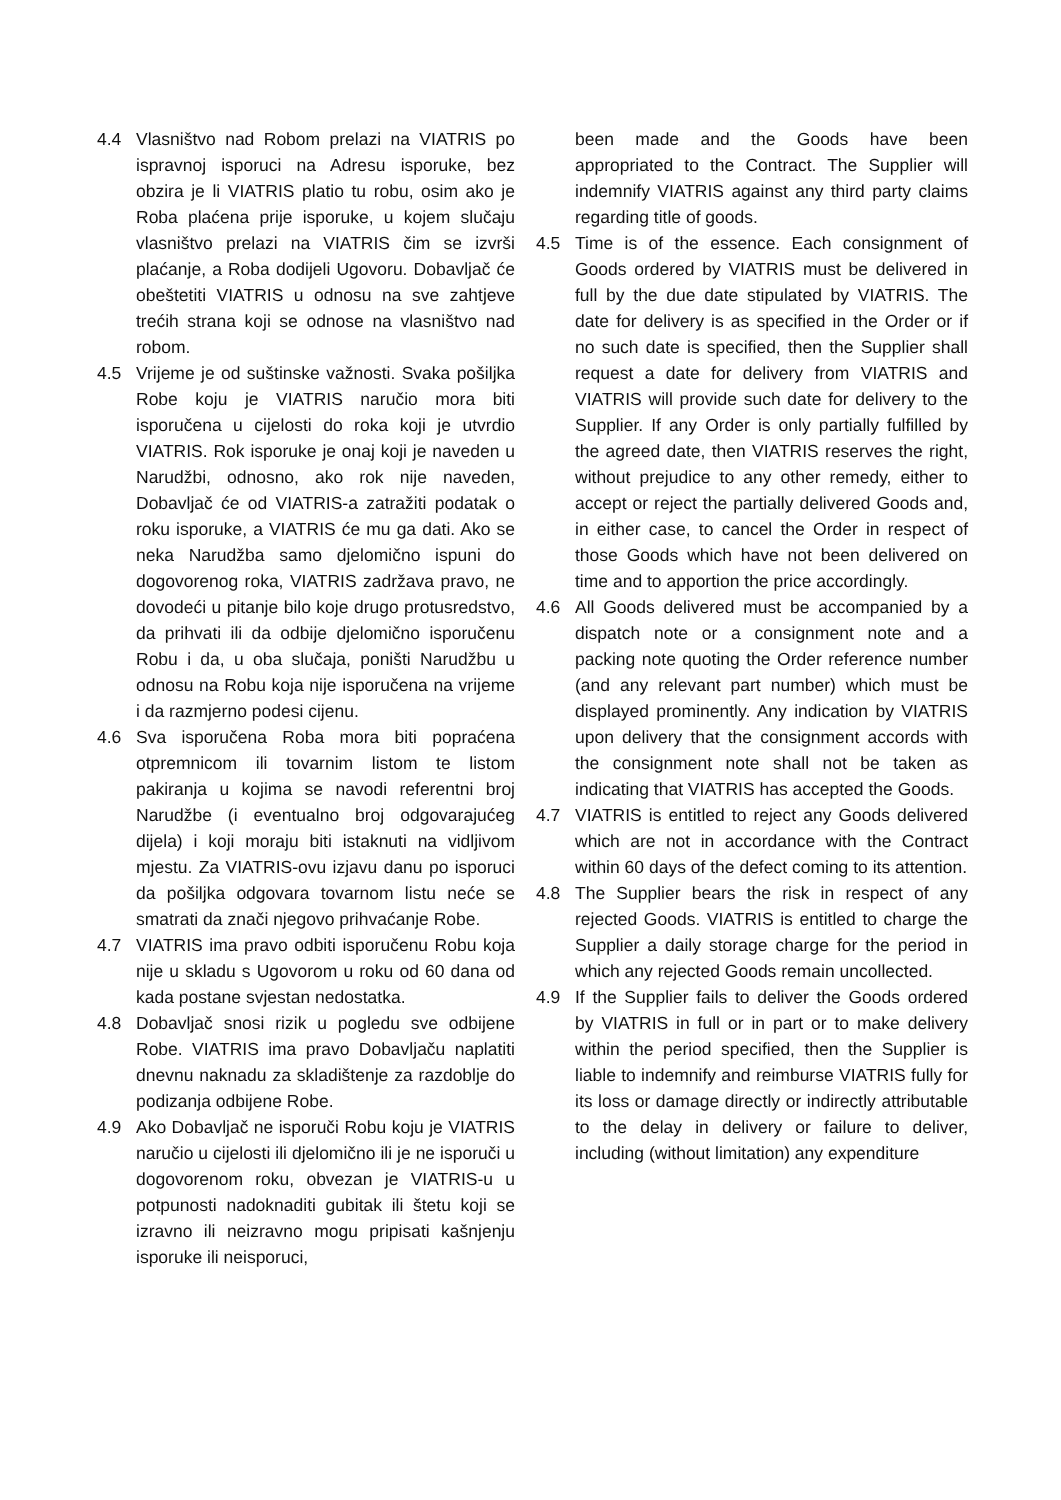4.4 Vlasništvo nad Robom prelazi na VIATRIS po ispravnoj isporuci na Adresu isporuke, bez obzira je li VIATRIS platio tu robu, osim ako je Roba plaćena prije isporuke, u kojem slučaju vlasništvo prelazi na VIATRIS čim se izvrši plaćanje, a Roba dodijeli Ugovoru. Dobavljač će obeštetiti VIATRIS u odnosu na sve zahtjeve trećih strana koji se odnose na vlasništvo nad robom.
4.5 Vrijeme je od suštinske važnosti. Svaka pošiljka Robe koju je VIATRIS naručio mora biti isporučena u cijelosti do roka koji je utvrdio VIATRIS. Rok isporuke je onaj koji je naveden u Narudžbi, odnosno, ako rok nije naveden, Dobavljač će od VIATRIS-a zatražiti podatak o roku isporuke, a VIATRIS će mu ga dati. Ako se neka Narudžba samo djelomično ispuni do dogovorenog roka, VIATRIS zadržava pravo, ne dovodeći u pitanje bilo koje drugo protusredstvo, da prihvati ili da odbije djelomično isporučenu Robu i da, u oba slučaja, poništi Narudžbu u odnosu na Robu koja nije isporučena na vrijeme i da razmjerno podesi cijenu.
4.6 Sva isporučena Roba mora biti popraćena otpremnicom ili tovarnim listom te listom pakiranja u kojima se navodi referentni broj Narudžbe (i eventualno broj odgovarajućeg dijela) i koji moraju biti istaknuti na vidljivom mjestu. Za VIATRIS-ovu izjavu danu po isporuci da pošiljka odgovara tovarnom listu neće se smatrati da znači njegovo prihvaćanje Robe.
4.7 VIATRIS ima pravo odbiti isporučenu Robu koja nije u skladu s Ugovorom u roku od 60 dana od kada postane svjestan nedostatka.
4.8 Dobavljač snosi rizik u pogledu sve odbijene Robe. VIATRIS ima pravo Dobavljaču naplatiti dnevnu naknadu za skladištenje za razdoblje do podizanja odbijene Robe.
4.9 Ako Dobavljač ne isporuči Robu koju je VIATRIS naručio u cijelosti ili djelomično ili je ne isporuči u dogovorenom roku, obvezan je VIATRIS-u u potpunosti nadoknaditi gubitak ili štetu koji se izravno ili neizravno mogu pripisati kašnjenju isporuke ili neisporuci,
been made and the Goods have been appropriated to the Contract. The Supplier will indemnify VIATRIS against any third party claims regarding title of goods.
4.5 Time is of the essence. Each consignment of Goods ordered by VIATRIS must be delivered in full by the due date stipulated by VIATRIS. The date for delivery is as specified in the Order or if no such date is specified, then the Supplier shall request a date for delivery from VIATRIS and VIATRIS will provide such date for delivery to the Supplier. If any Order is only partially fulfilled by the agreed date, then VIATRIS reserves the right, without prejudice to any other remedy, either to accept or reject the partially delivered Goods and, in either case, to cancel the Order in respect of those Goods which have not been delivered on time and to apportion the price accordingly.
4.6 All Goods delivered must be accompanied by a dispatch note or a consignment note and a packing note quoting the Order reference number (and any relevant part number) which must be displayed prominently. Any indication by VIATRIS upon delivery that the consignment accords with the consignment note shall not be taken as indicating that VIATRIS has accepted the Goods.
4.7 VIATRIS is entitled to reject any Goods delivered which are not in accordance with the Contract within 60 days of the defect coming to its attention.
4.8 The Supplier bears the risk in respect of any rejected Goods. VIATRIS is entitled to charge the Supplier a daily storage charge for the period in which any rejected Goods remain uncollected.
4.9 If the Supplier fails to deliver the Goods ordered by VIATRIS in full or in part or to make delivery within the period specified, then the Supplier is liable to indemnify and reimburse VIATRIS fully for its loss or damage directly or indirectly attributable to the delay in delivery or failure to deliver, including (without limitation) any expenditure